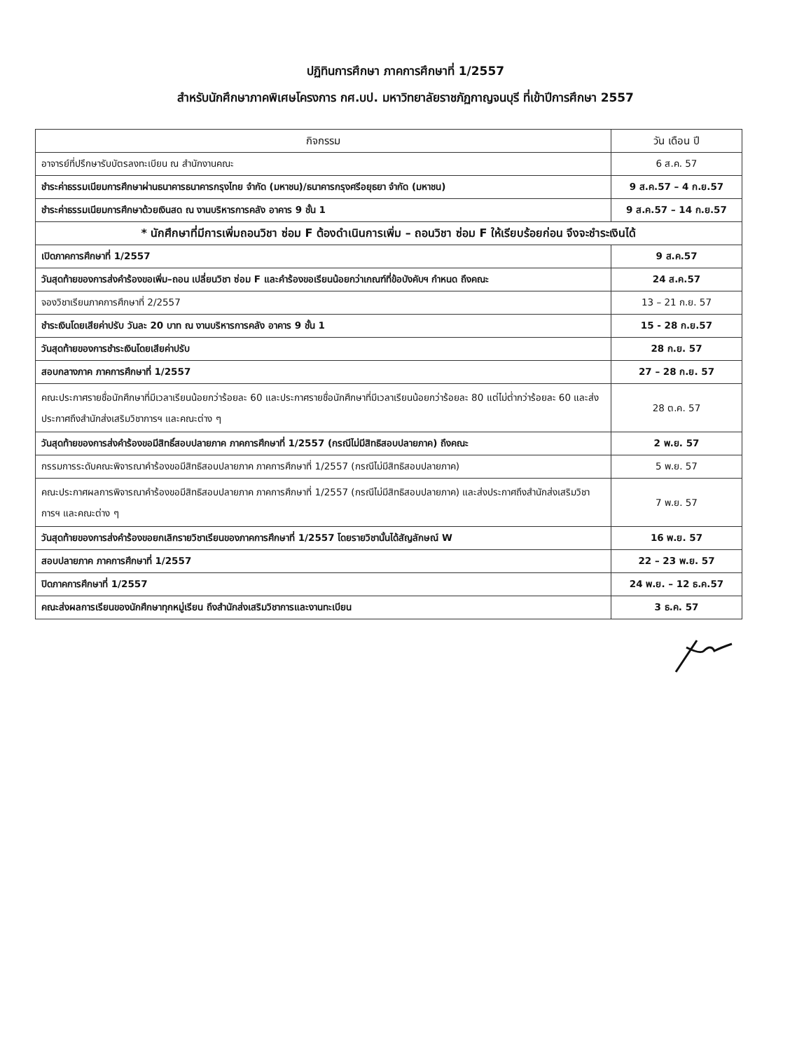ปฏิทินการศึกษา ภาคการศึกษาที่ 1/2557
สำหรับนักศึกษาภาคพิเศษโครงการ กศ.บป. มหาวิทยาลัยราชภัฏกาญจนบุรี ที่เข้าปีการศึกษา 2557
| กิจกรรม | วัน เดือน ปี |
| --- | --- |
| อาจารย์ที่ปรึกษารับบัตรลงทะเบียน ณ สำนักงานคณะ | 6 ส.ค. 57 |
| ชำระค่าธรรมเนียมการศึกษาผ่านธนาคารธนาคารกรุงไทย จำกัด (มหาชน)/ธนาคารกรุงศรีอยุธยา จำกัด (มหาชน) | 9 ส.ค.57 – 4 ก.ย.57 |
| ชำระค่าธรรมเนียมการศึกษาด้วยเงินสด ณ งานบริหารการคลัง อาคาร 9 ชั้น 1 | 9 ส.ค.57 – 14 ก.ย.57 |
| * นักศึกษาที่มีการเพิ่มถอนวิชา ซ่อม F ต้องดำเนินการเพิ่ม – ถอนวิชา ซ่อม F ให้เรียบร้อยก่อน จึงจะชำระเงินได้ | |
| เปิดภาคการศึกษาที่ 1/2557 | 9 ส.ค.57 |
| วันสุดท้ายของการส่งคำร้องขอเพิ่ม–ถอน เปลี่ยนวิชา ซ่อม F และคำร้องขอเรียนน้อยกว่าเกณฑ์ที่ข้อบังคับฯ กำหนด ถึงคณะ | 24 ส.ค.57 |
| จองวิชาเรียนภาคการศึกษาที่ 2/2557 | 13 – 21 ก.ย. 57 |
| ชำระเงินโดยเสียค่าปรับ วันละ 20 บาท ณ งานบริหารการคลัง อาคาร 9 ชั้น 1 | 15 - 28 ก.ย.57 |
| วันสุดท้ายของการชำระเงินโดยเสียค่าปรับ | 28 ก.ย. 57 |
| สอบกลางภาค ภาคการศึกษาที่ 1/2557 | 27 – 28 ก.ย. 57 |
| คณะประกาศรายชื่อนักศึกษาที่มีเวลาเรียนน้อยกว่าร้อยละ 60 และประกาศรายชื่อนักศึกษาที่มีเวลาเรียนน้อยกว่าร้อยละ 80 แต่ไม่ต่ำกว่าร้อยละ 60 และส่งประกาศถึงสำนักส่งเสริมวิชาการฯ และคณะต่าง ๆ | 28 ต.ค. 57 |
| วันสุดท้ายของการส่งคำร้องขอมีสิทธิ์สอบปลายภาค ภาคการศึกษาที่ 1/2557 (กรณีไม่มีสิทธิสอบปลายภาค) ถึงคณะ | 2 พ.ย. 57 |
| กรรมการระดับคณะพิจารณาคำร้องขอมีสิทธิสอบปลายภาค ภาคการศึกษาที่ 1/2557 (กรณีไม่มีสิทธิสอบปลายภาค) | 5 พ.ย. 57 |
| คณะประกาศผลการพิจารณาคำร้องขอมีสิทธิสอบปลายภาค ภาคการศึกษาที่ 1/2557 (กรณีไม่มีสิทธิสอบปลายภาค) และส่งประกาศถึงสำนักส่งเสริมวิชาการฯ และคณะต่าง ๆ | 7 พ.ย. 57 |
| วันสุดท้ายของการส่งคำร้องขอยกเลิกรายวิชาเรียนของภาคการศึกษาที่ 1/2557 โดยรายวิชานั้นได้สัญลักษณ์ W | 16 พ.ย. 57 |
| สอบปลายภาค ภาคการศึกษาที่ 1/2557 | 22 – 23 พ.ย. 57 |
| ปิดภาคการศึกษาที่ 1/2557 | 24 พ.ย. – 12 ธ.ค.57 |
| คณะส่งผลการเรียนของนักศึกษาทุกหมู่เรียน ถึงสำนักส่งเสริมวิชาการและงานทะเบียน | 3 ธ.ค. 57 |